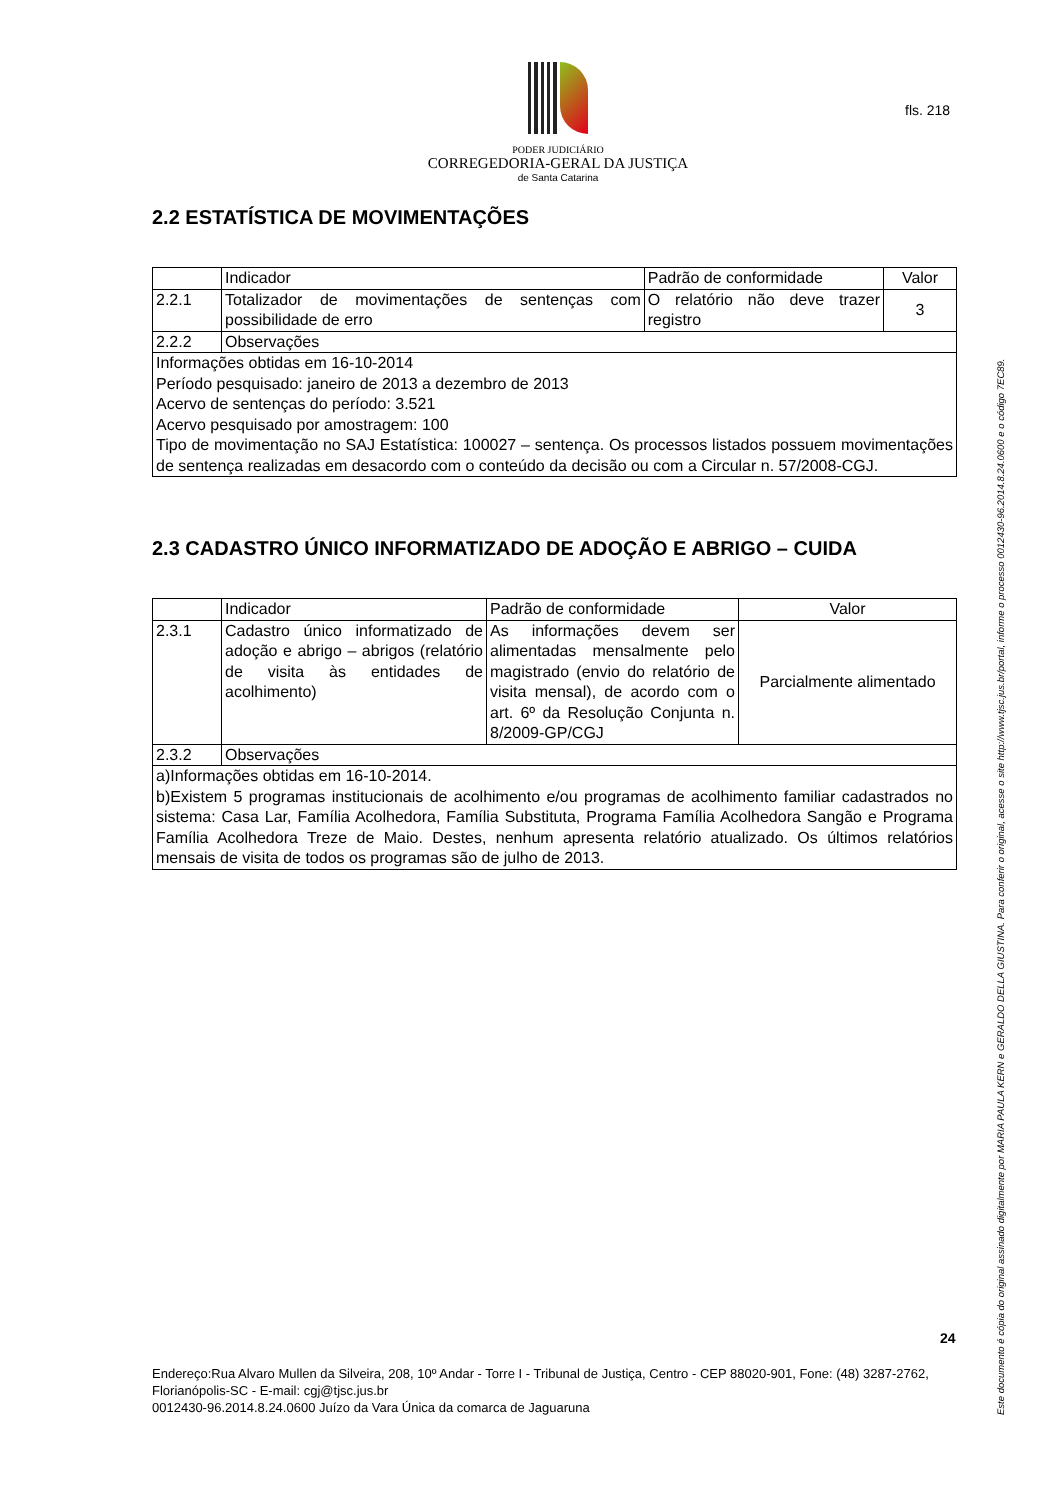PODER JUDICIÁRIO
CORREGEDORIA-GERAL DA JUSTIÇA
de Santa Catarina
fls. 218
2.2 ESTATÍSTICA DE MOVIMENTAÇÕES
| | Indicador | Padrão de conformidade | Valor |
| 2.2.1 | Totalizador de movimentações de sentenças com possibilidade de erro | O relatório não deve trazer registro | 3 |
| 2.2.2 | Observações | | |
| Informações obtidas em 16-10-2014 Período pesquisado: janeiro de 2013 a dezembro de 2013 Acervo de sentenças do período: 3.521 Acervo pesquisado por amostragem: 100 Tipo de movimentação no SAJ Estatística: 100027 – sentença. Os processos listados possuem movimentações de sentença realizadas em desacordo com o conteúdo da decisão ou com a Circular n. 57/2008-CGJ. | | | |
2.3 CADASTRO ÚNICO INFORMATIZADO DE ADOÇÃO E ABRIGO – CUIDA
| | Indicador | Padrão de conformidade | Valor |
| 2.3.1 | Cadastro único informatizado de adoção e abrigo – abrigos (relatório de visita às entidades de acolhimento) | As informações devem ser alimentadas mensalmente pelo magistrado (envio do relatório de visita mensal), de acordo com o art. 6º da Resolução Conjunta n. 8/2009-GP/CGJ | Parcialmente alimentado |
| 2.3.2 | Observações | | |
| a)Informações obtidas em 16-10-2014. b)Existem 5 programas institucionais de acolhimento e/ou programas de acolhimento familiar cadastrados no sistema: Casa Lar, Família Acolhedora, Família Substituta, Programa Família Acolhedora Sangão e Programa Família Acolhedora Treze de Maio. Destes, nenhum apresenta relatório atualizado. Os últimos relatórios mensais de visita de todos os programas são de julho de 2013. | | | |
24
Endereço:Rua Alvaro Mullen da Silveira, 208, 10º Andar - Torre I - Tribunal de Justiça, Centro - CEP 88020-901, Fone: (48) 3287-2762, Florianópolis-SC - E-mail: cgj@tjsc.jus.br
0012430-96.2014.8.24.0600 Juízo da Vara Única da comarca de Jaguaruna
Este documento é cópia do original assinado digitalmente por MARIA PAULA KERN e GERALDO DELLA GIUSTINA. Para conferir o original, acesse o site http://www.tjsc.jus.br/portal, informe o processo 0012430-96.2014.8.24.0600 e o código 7EC89.